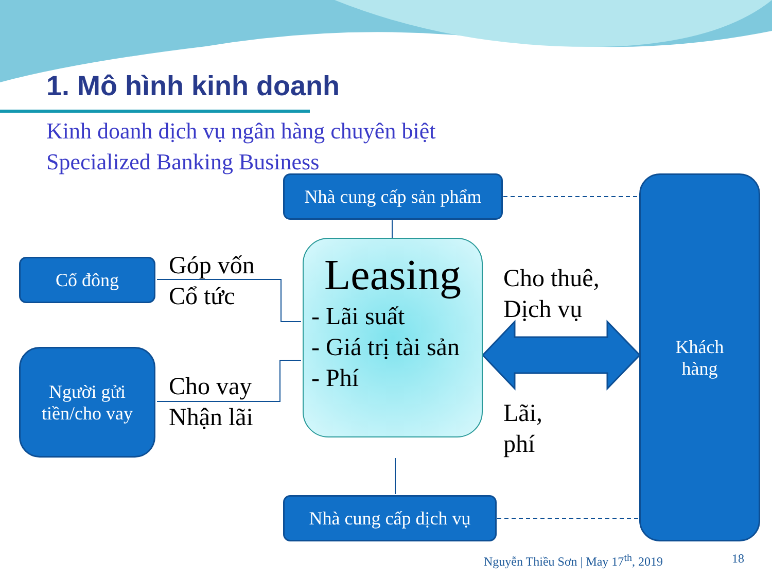1. Mô hình kinh doanh
Kinh doanh dịch vụ ngân hàng chuyên biệt
Specialized Banking Business
Nhà cung cấp sản phẩm
Cổ đông
Góp vốn
Cổ tức
Leasing
- Lãi suất
- Giá trị tài sản
- Phí
Cho thuê,
Dịch vụ
Khách
hàng
Người gửi
tiền/cho vay
Cho vay
Nhận lãi
Lãi,
phí
Nhà cung cấp dịch vụ
Nguyễn Thiều Sơn | May 17<sup>th</sup>, 2019
18